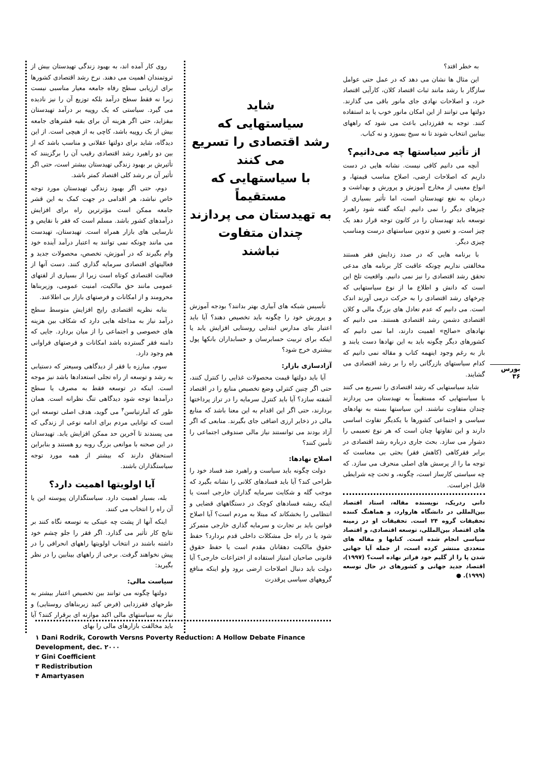روی کار آمده اند، به بهبود زندگی تهیدستان بیش از ثروتمندان اهمیت می دهند. نرخ رشد اقتصادی کشورها برای ارزیابی سطح رفاه جامعه معیار مناسبی نیست زیرا نه فقط سطح درآمد بلکه توزیع آن را نیز نادیده می گیرد. سیاستی که یک روپیه بر درآمد تهیدستان بیفزاید، حتی اگر هزینه آن برای بقیه قشرهای جامعه بیش از یک روپیه باشد، کاچی به از هیچی است. از این دیدگاه، شاید برای دولتها عقلانی و مناسب باشد که از بین دو راهبرد رشد اقتصادی رقیب آن را برگزینند که تأثیرش بر بهبود زندگی تهیدستان بیشتر است، حتی اگر تأثیر آن بر رشد کلی اقتصاد کمتر باشد.
دوم، حتی اگر بهبود زندگی تهیدستان مورد توجه خاص نباشد، هر اقدامی در جهت کمک به این قشر جامعه ممکن است مؤثرترین راه برای افزایش درآمدهای کشور باشد. مسلم است که فقر با نقایص و نارسایی های بازار همراه است. تهیدستان، تهیدست می مانند چونکه نمی توانند به اعتبار درآمد آینده خود وام بگیرند که در آموزش، تخصص، محصولات جدید و فعالیتهای اقتصادی سرمایه گذاری کنند. دست آنها از فعالیت اقتصادی کوتاه است زیرا از بسیاری از لفتهای عمومی مانند حق مالکیت، امنیت عمومی، وزیربناها محرومند و از امکانات و فرصتهای بازار بی اطلاعند.
بنابه نظریه اقتصادی رایج افزایش متوسط سطح درآمد نیاز به مداخله هایی دارد که شکاف بین هزینه های خصوصی و اجتماعی را از میان بردارد. جایی که دامنه فقر گسترده باشد امکانات و فرصتهای فراوانی هم وجود دارد.
سوم، مبارزه با فقر از دیدگاهی وسیعتر که دستیابی به رشد و توسعه از راه تجلی استعدادها باشد نیز موجه است. اینکه در توسعه فقط به مصرف یا سطح درآمدها توجه شود دیدگاهی تنگ نظرانه است. همان طور که آمارتیاسن<sup>۴</sup> می گوید، هدف اصلی توسعه این است که توانایی مردم برای ادامه نوعی از زندگی که می پسندند تا آخرین حد ممکن افزایش یابد. تهیدستان در این صحنه با موانعی بزرگ روبه رو هستند و بنابراین استحقاق دارند که بیشتر از همه مورد توجه سیاستگذاران باشند.
آیا اولویتها اهمیت دارد؟
بله، بسیار اهمیت دارد. سیاستگذاران پیوسته این یا آن راه را انتخاب می کنند.
اینکه آنها از پشت چه عینکی به توسعه نگاه کنند بر نتایج کار تأثیر می گذارد. اگر فقر را جلو چشم خود داشته باشند در انتخاب اولویتها راههای انحرافی را در پیش نخواهند گرفت. برخی از راههای بینابین را در نظر بگیرید:
سیاست مالی:
دولتها چگونه می توانند بین تخصیص اعتبار بیشتر به طرحهای فقرزدایی (فرض کنید زیربناهای روستایی) و نیاز به سیاستهای مالی اکید موازنه ای برقرار کنند؟ آیا باید مخالفت بازارهای مالی را بهای
شاید
سیاستهایی که
رشد اقتصادی را تسریع
می کنند
با سیاستهایی که
مستقیماً
به تهیدستان می پردازند
چندان متفاوت
نباشند
تأسیس شبکه های آبیاری بهتر بدانند؟ بودجه آموزش و پرورش خود را چگونه باید تخصیص دهند؟ آیا باید اعتبار بنای مدارس ابتدایی روستایی افزایش یابد یا اینکه برای تربیت حسابرسان و حسابداران بانکها پول بیشتری خرج شود؟
آزادسازی بازار:
آیا باید دولتها قیمت محصولات غذایی را کنترل کنند، حتی اگر چنین کنترلی وضع تخصیص منابع را در اقتصاد آشفته سازد؟ آیا باید کنترل سرمایه را در تراز پرداختها بردارند، حتی اگر این اقدام به این معنا باشد که منابع مالی در ذخایر ارزی اضافی جای بگیرند. منابعی که اگر آزاد بودند می توانستند نیاز مالی صندوقی اجتماعی را تأمین کنند؟
اصلاح نهادها:
دولت چگونه باید سیاست و راهبرد ضد فساد خود را طراحی کند؟ آیا باید فسادهای کلانی را نشانه بگیرد که موجب گله و شکایت سرمایه گذاران خارجی است یا اینکه ریشه فسادهای کوچک در دستگاههای قضایی و انتظامی را بخشکاند که مبتلا به مردم است؟ آیا اصلاح قوانین باید بر تجارت و سرمایه گذاری خارجی متمرکز شود یا در راه حل مشکلات داخلی قدم بردارد؟ حفظ حقوق مالکیت دهقانان مقدم است یا حفظ حقوق قانونی صاحبان امتیاز استفاده از اختراعات خارجی؟ آیا دولت باید دنبال اصلاحات ارضی برود ولو اینکه منافع گروههای سیاسی پرقدرت
به خطر افتد؟
این مثال ها نشان می دهد که در عمل حتی عوامل سازگار با رشد مانند ثبات اقتصاد کلان، کارآیی اقتصاد خرد، و اصلاحات نهادی جای مانور باقی می گذارند. دولتها می توانند از این امکان مانور خوب یا بد استفاده کنند. توجه به فقرزدایی باعث می شود که راههای بینابین انتخاب شوند تا نه سیخ بسوزد و نه کباب.
از تأثیر سیاستها چه می‌دانیم؟
آنچه می دانیم کافی نیست. نشانه هایی در دست داریم که اصلاحات ارضی، اصلاح مناسب قیمتها، و انواع معینی از مخارج آموزش و پرورش و بهداشت و درمان به نفع تهیدستان است، اما تأثیر بسیاری از چیزهای دیگر را نمی دانیم. اینکه گفته شود راهبرد توسعه باید تهیدستان را در کانون توجه قرار دهد یک چیز است، و تعیین و تدوین سیاستهای درست ومناسب چیزی دیگر.
با برنامه هایی که در صدد زدایش فقر هستند مخالفتی نداریم چونکه عاقبت کار برنامه های مدعی تحقق رشد اقتصادی را نیز نمی دانیم. واقعیت تلخ این است که دانش و اطلاع ما از نوع سیاستهایی که چرخهای رشد اقتصادی را به حرکت درمی آورند اندک است. می دانیم که عدم تعادل های بزرگ مالی و کلان اقتصادی دشمن رشد اقتصادی هستند. می دانیم که نهادهای «صالح» اهمیت دارند، اما نمی دانیم که کشورهای دیگر چگونه باید به این نهادها دست یابند و باز به رغم وجود اینهمه کتاب و مقاله نمی دانیم که کدام سیاستهای بازرگانی راه را بر رشد اقتصادی می گشایند.
شاید سیاستهایی که رشد اقتصادی را تسریع می کنند با سیاستهایی که مستقیماً به تهیدستان می پردازند چندان متفاوت نباشند. این سیاستها بسته به نهادهای سیاسی و اجتماعی کشورها با یکدیگر تفاوت اساسی دارند و این تفاوتها چنان است که هر نوع تعمیمی را دشوار می سازد. بحث جاری درباره رشد اقتصادی در برابر فقرکاهی (کاهش فقر) بحثی بی معناست که توجه ما را از پرسش های اصلی منحرف می سازد. که چه سیاستی کارساز است، چگونه، و تحت چه شرایطی قابل اجراست.
دانی ردریک، نویسنده مقاله، استاد اقتصاد بین‌المللی در دانشگاه هاروارد، و هماهنگ کننده تحقیقات گروه ۲۴ است. تحقیقات او در زمینه های اقتصاد بین‌المللی، توسعه اقتصادی، و اقتصاد سیاسی انجام شده است. کتابها و مقاله های متعددی منتشر کرده است، از جمله آیا جهانی شدن پا را از گلیم خود فراتر نهاده است؟ (۱۹۹۷)، اقتصاد جدید جهانی و کشورهای در حال توسعه (۱۹۹۹). ●
بورس
۳۶
۱ Dani Rodrik, Corowth Versns Poverty Reduction: A Hollow Debate Finance Development, dec. ۲۰۰۰
۲ Gini Coefficient
۳ Redistribution
۴ Amartyasen